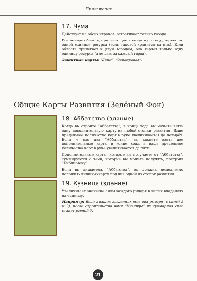Приложение
17. Чума
Действует на обоих игроков, затрагивает только города.
Все четыре области, прилегающие к каждому городу, теряют по одной единице ресурса (если таковой хранится на них). Если область прилегает к двум городам, она теряет только одну единицу ресурса (а не две, за каждый город).
Защитные карты: “Бани”, “Водопровод”.
Общие Карты Развития (Зелёный Фон)
18. Аббатство (здание)
Когда вы строите “Аббатство”, в конце хода вы можете взять одну дополнительную карту из любой стопки развития. Ваше предельное количество карт в руке увеличивается до четырёх. Если у вас два “Аббатства”, вы можете взять две дополнительные карты в конце хода, а ваше предельное количество карт в руке увеличивается до пяти.
Дополнительные карты, которые вы получаете от “Аббатства”, суммируются с теми, которые вы можете получить, построив “Библиотеку”.
Если вы лишаетесь “Аббатства”, вы должны немедленно положить лишнюю карту под низ одной из стопок развития.
19. Кузница (здание)
Увеличивает значение силы каждого рыцаря в ваших владениях на единицу.
Например: Если в ваших владениях есть два рыцаря (с силой 2 и 3), после строительства вами “Кузницы” их суммарная сила станет равной 7.
21